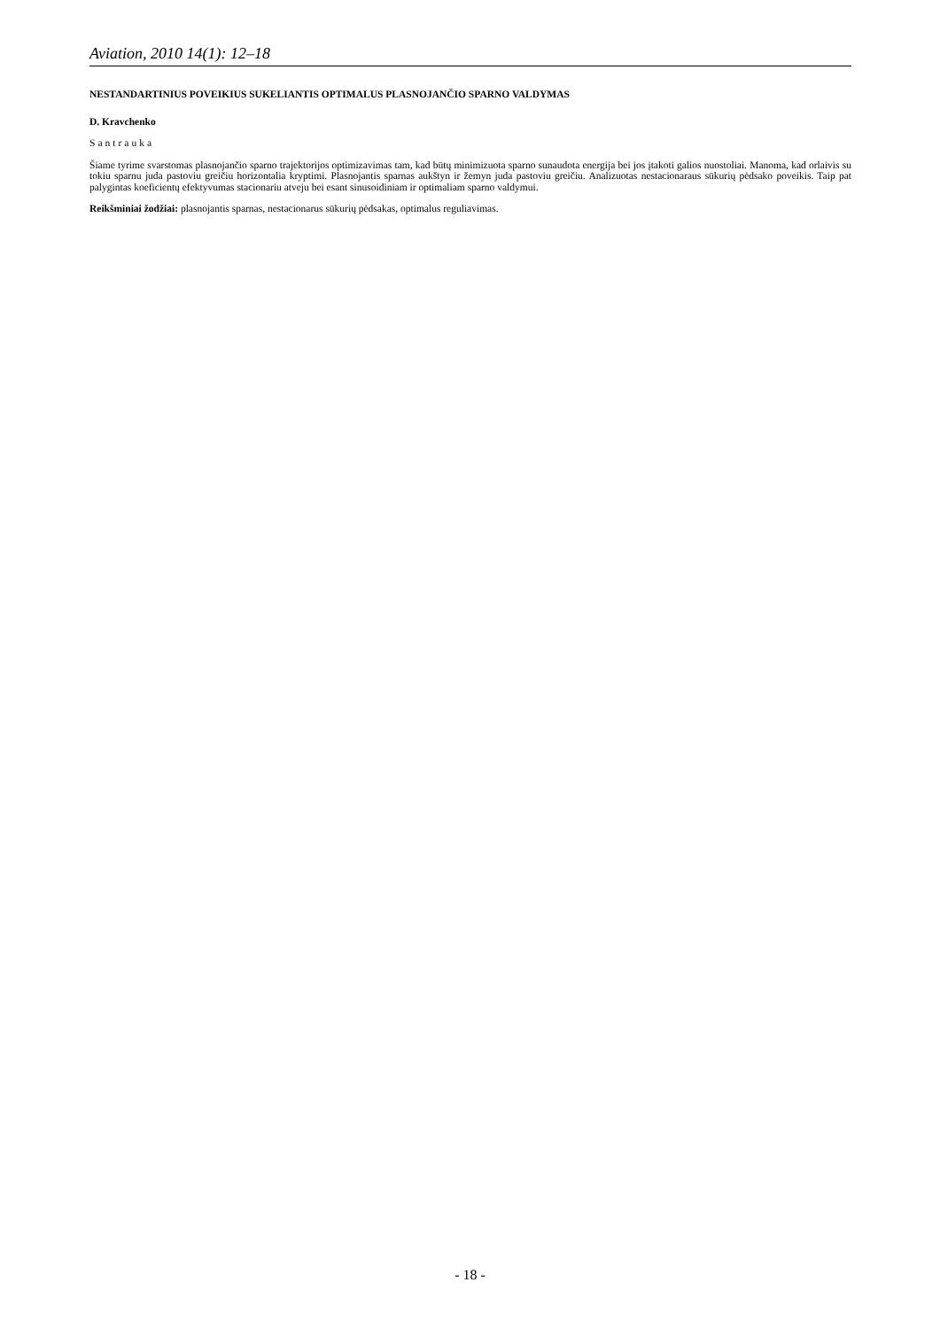Aviation, 2010 14(1): 12–18
NESTANDARTINIUS POVEIKIUS SUKELIANTIS OPTIMALUS PLASNOJANČIO SPARNO VALDYMAS
D. Kravchenko
Santrauka
Šiame tyrime svarstomas plasnojančio sparno trajektorijos optimizavimas tam, kad būtų minimizuota sparno sunaudota energija bei jos įtakoti galios nuostoliai. Manoma, kad orlaivis su tokiu sparnu juda pastoviu greičiu horizontalia kryptimi. Plasnojantis sparnas aukštyn ir žemyn juda pastoviu greičiu. Analizuotas nestacionaraus sūkurių pėdsako poveikis. Taip pat palygintas koeficientų efektyvumas stacionariu atveju bei esant sinusoidiniam ir optimaliam sparno valdymui.
Reikšminiai žodžiai: plasnojantis sparnas, nestacionarus sūkurių pėdsakas, optimalus reguliavimas.
- 18 -